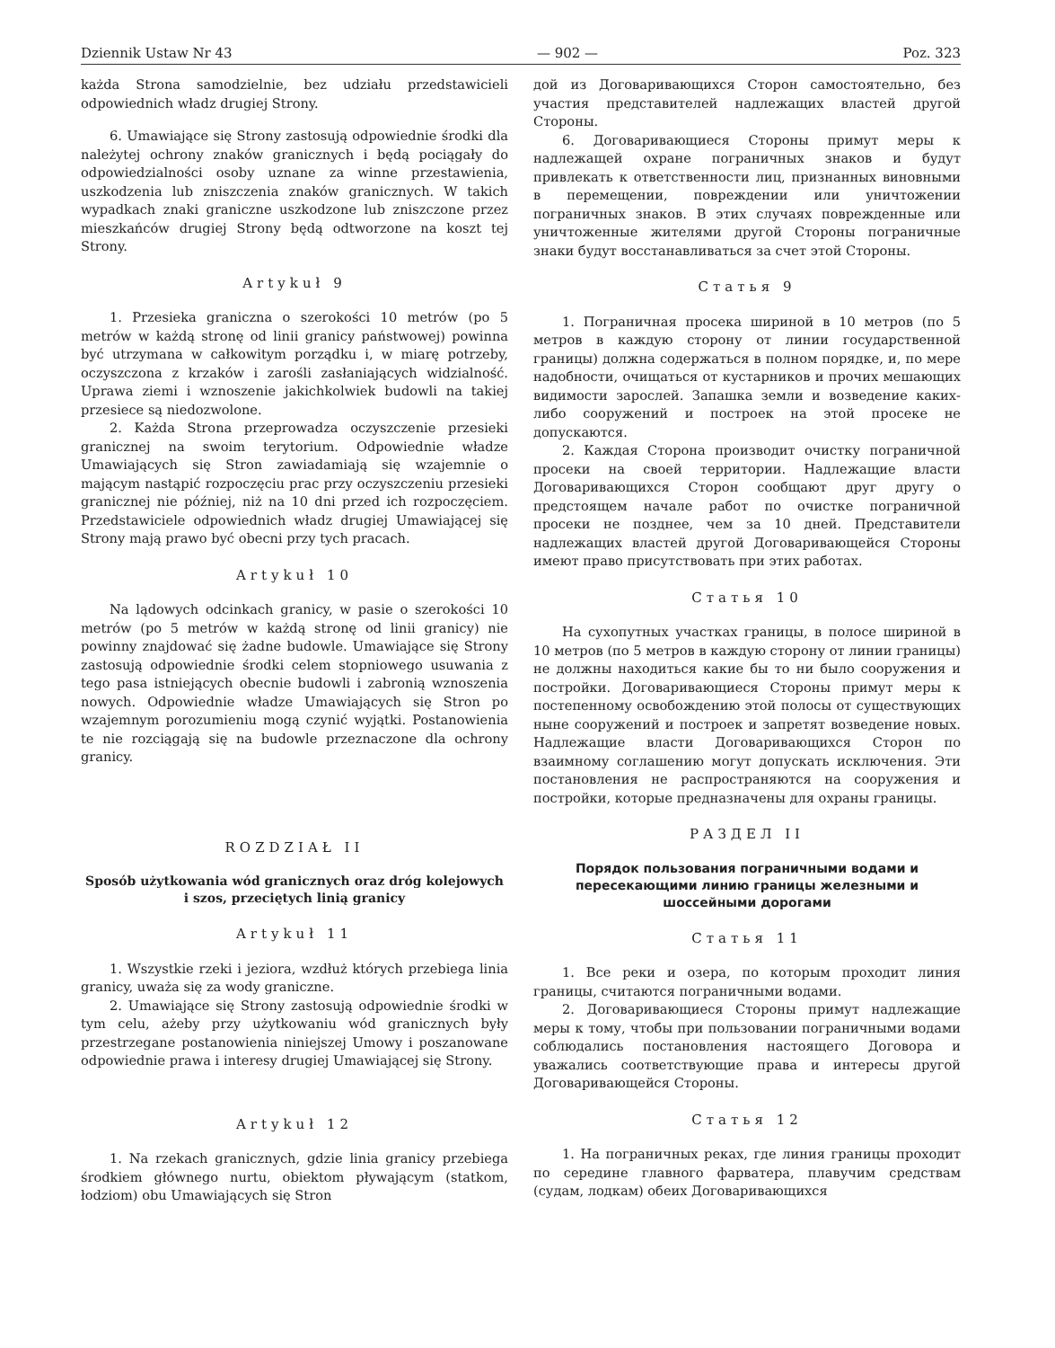Dziennik Ustaw Nr 43 — 902 — Poz. 323
każda Strona samodzielnie, bez udziału przedstawicieli odpowiednich władz drugiej Strony.
6. Umawiające się Strony zastosują odpowiednie środki dla należytej ochrony znaków granicznych i będą pociągały do odpowiedzialności osoby uznane za winne przestawienia, uszkodzenia lub zniszczenia znaków granicznych. W takich wypadkach znaki graniczne uszkodzone lub zniszczone przez mieszkańców drugiej Strony będą odtworzone na koszt tej Strony.
Artykuł 9
1. Przesieka graniczna o szerokości 10 metrów (po 5 metrów w każdą stronę od linii granicy państwowej) powinna być utrzymana w całkowitym porządku i, w miarę potrzeby, oczyszczona z krzaków i zarośli zasłaniających widzialność. Uprawa ziemi i wznoszenie jakichkolwiek budowli na takiej przesiece są niedozwolone.
2. Każda Strona przeprowadza oczyszczenie przesieki granicznej na swoim terytorium. Odpowiednie władze Umawiających się Stron zawiadamiają się wzajemnie o mającym nastąpić rozpoczęciu prac przy oczyszczeniu przesieki granicznej nie później, niż na 10 dni przed ich rozpoczęciem. Przedstawiciele odpowiednich władz drugiej Umawiającej się Strony mają prawo być obecni przy tych pracach.
Artykuł 10
Na lądowych odcinkach granicy, w pasie o szerokości 10 metrów (po 5 metrów w każdą stronę od linii granicy) nie powinny znajdować się żadne budowle. Umawiające się Strony zastosują odpowiednie środki celem stopniowego usuwania z tego pasa istniejących obecnie budowli i zabronią wznoszenia nowych. Odpowiednie władze Umawiających się Stron po wzajemnym porozumieniu mogą czynić wyjątki. Postanowienia te nie rozciągają się na budowle przeznaczone dla ochrony granicy.
ROZDZIAŁ II
Sposób użytkowania wód granicznych oraz dróg kolejowych i szos, przeciętych linią granicy
Artykuł 11
1. Wszystkie rzeki i jeziora, wzdłuż których przebiega linia granicy, uważa się za wody graniczne.
2. Umawiające się Strony zastosują odpowiednie środki w tym celu, ażeby przy użytkowaniu wód granicznych były przestrzegane postanowienia niniejszej Umowy i poszanowane odpowiednie prawa i interesy drugiej Umawiającej się Strony.
Artykuł 12
1. Na rzekach granicznych, gdzie linia granicy przebiega środkiem głównego nurtu, obiektom pływającym (statkom, łodziom) obu Umawiających się Stron
дой из Договаривающихся Сторон самостоятельно, без участия представителей надлежащих властей другой Стороны.
6. Договаривающиеся Стороны примут меры к надлежащей охране пограничных знаков и будут привлекать к ответственности лиц, признанных виновными в перемещении, повреждении или уничтожении пограничных знаков. В этих случаях поврежденные или уничтоженные жителями другой Стороны пограничные знаки будут восстанавливаться за счет этой Стороны.
Статья 9
1. Пограничная просека шириной в 10 метров (по 5 метров в каждую сторону от линии государственной границы) должна содержаться в полном порядке, и, по мере надобности, очищаться от кустарников и прочих мешающих видимости зарослей. Запашка земли и возведение каких-либо сооружений и построек на этой просеке не допускаются.
2. Каждая Сторона производит очистку пограничной просеки на своей территории. Надлежащие власти Договаривающихся Сторон сообщают друг другу о предстоящем начале работ по очистке пограничной просеки не позднее, чем за 10 дней. Представители надлежащих властей другой Договаривающейся Стороны имеют право присутствовать при этих работах.
Статья 10
На сухопутных участках границы, в полосе шириной в 10 метров (по 5 метров в каждую сторону от линии границы) не должны находиться какие бы то ни было сооружения и постройки. Договаривающиеся Стороны примут меры к постепенному освобождению этой полосы от существующих ныне сооружений и построек и запретят возведение новых. Надлежащие власти Договаривающихся Сторон по взаимному соглашению могут допускать исключения. Эти постановления не распространяются на сооружения и постройки, которые предназначены для охраны границы.
РАЗДЕЛ II
Порядок пользования пограничными водами и пересекающими линию границы железными и шоссейными дорогами
Статья 11
1. Все реки и озера, по которым проходит линия границы, считаются пограничными водами.
2. Договаривающиеся Стороны примут надлежащие меры к тому, чтобы при пользовании пограничными водами соблюдались постановления настоящего Договора и уважались соответствующие права и интересы другой Договаривающейся Стороны.
Статья 12
1. На пограничных реках, где линия границы проходит по середине главного фарватера, плавучим средствам (судам, лодкам) обеих Договаривающихся